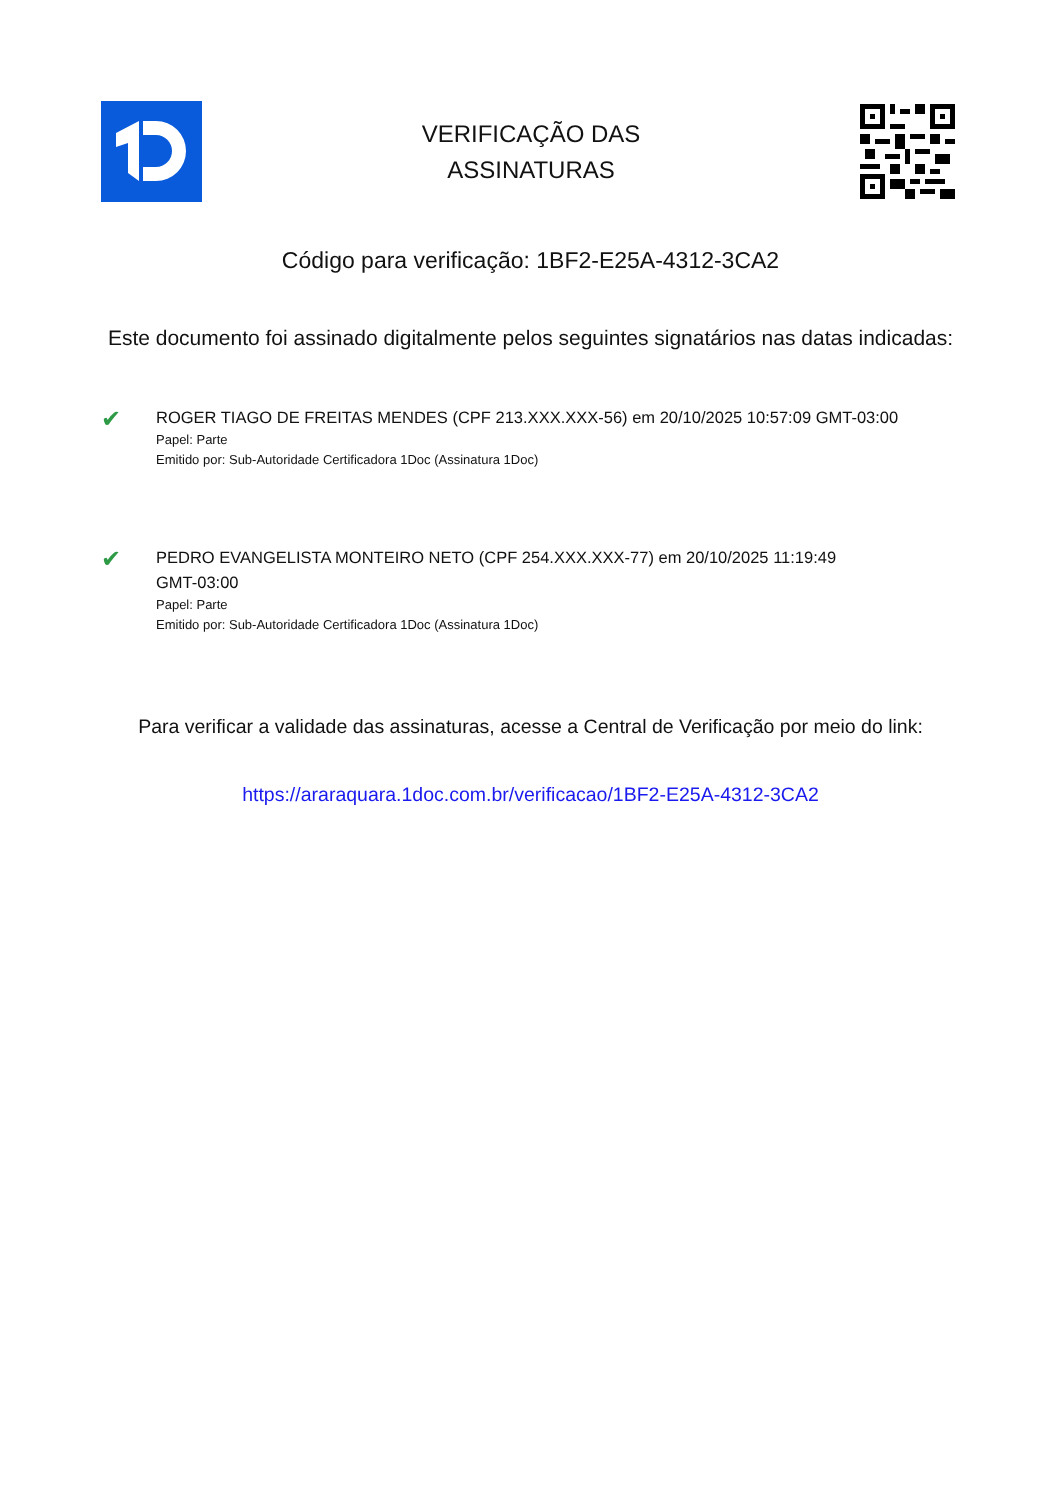VERIFICAÇÃO DAS
ASSINATURAS
Código para verificação: 1BF2-E25A-4312-3CA2
Este documento foi assinado digitalmente pelos seguintes signatários nas datas indicadas:
✔
ROGER TIAGO DE FREITAS MENDES (CPF 213.XXX.XXX-56) em 20/10/2025 10:57:09 GMT-03:00
Papel: Parte
Emitido por: Sub-Autoridade Certificadora 1Doc (Assinatura 1Doc)
✔
PEDRO EVANGELISTA MONTEIRO NETO (CPF 254.XXX.XXX-77) em 20/10/2025 11:19:49
GMT-03:00
Papel: Parte
Emitido por: Sub-Autoridade Certificadora 1Doc (Assinatura 1Doc)
Para verificar a validade das assinaturas, acesse a Central de Verificação por meio do link:
https://araraquara.1doc.com.br/verificacao/1BF2-E25A-4312-3CA2